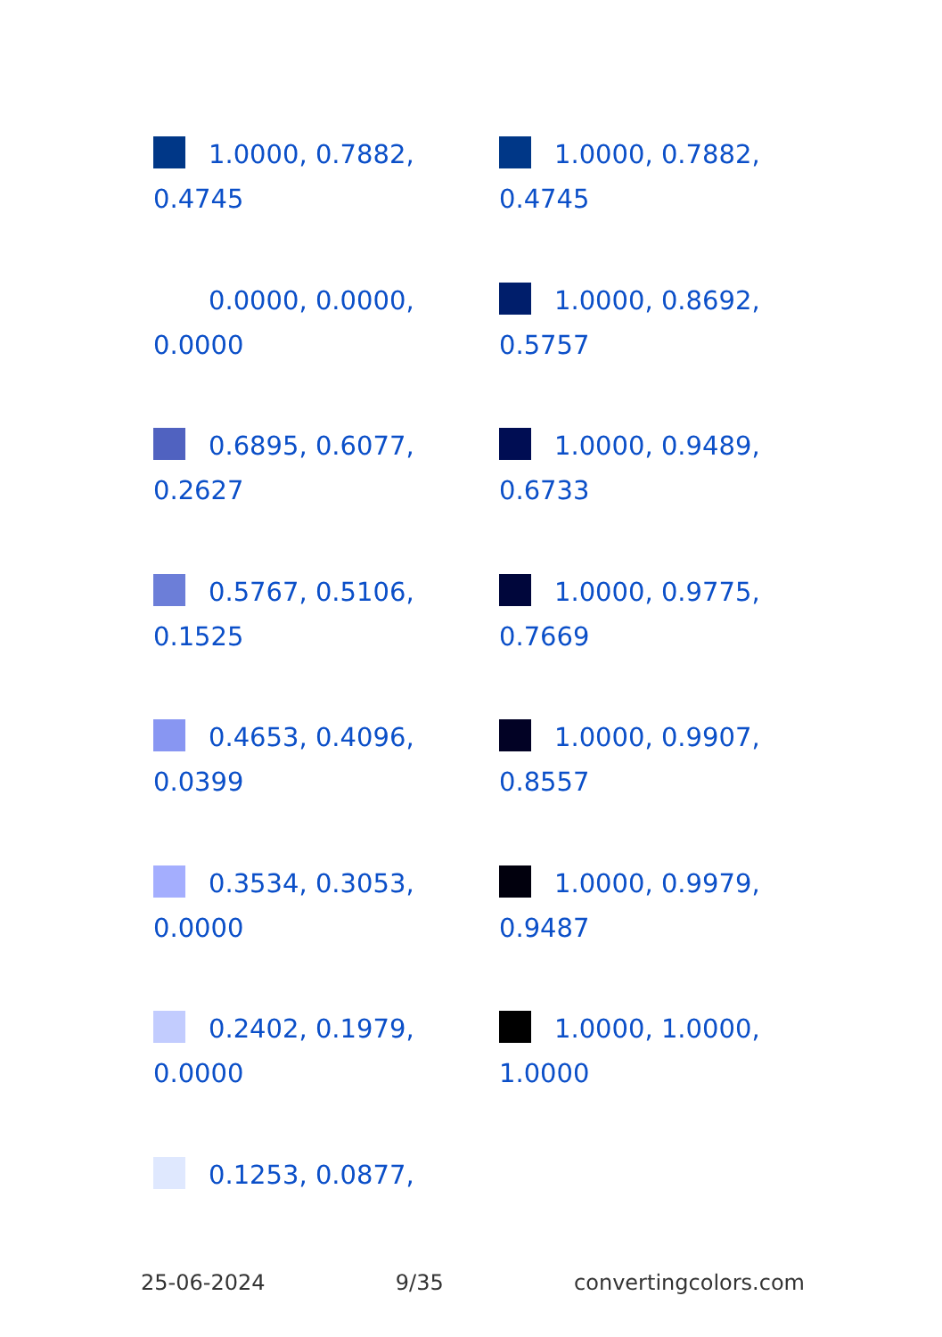1.0000, 0.7882,
0.4745
1.0000, 0.7882,
0.4745
0.0000, 0.0000,
0.0000
1.0000, 0.8692,
0.5757
0.6895, 0.6077,
0.2627
1.0000, 0.9489,
0.6733
0.5767, 0.5106,
0.1525
1.0000, 0.9775,
0.7669
0.4653, 0.4096,
0.0399
1.0000, 0.9907,
0.8557
0.3534, 0.3053,
0.0000
1.0000, 0.9979,
0.9487
0.2402, 0.1979,
0.0000
1.0000, 1.0000,
1.0000
0.1253, 0.0877,
25-06-2024 9/35 convertingcolors.com